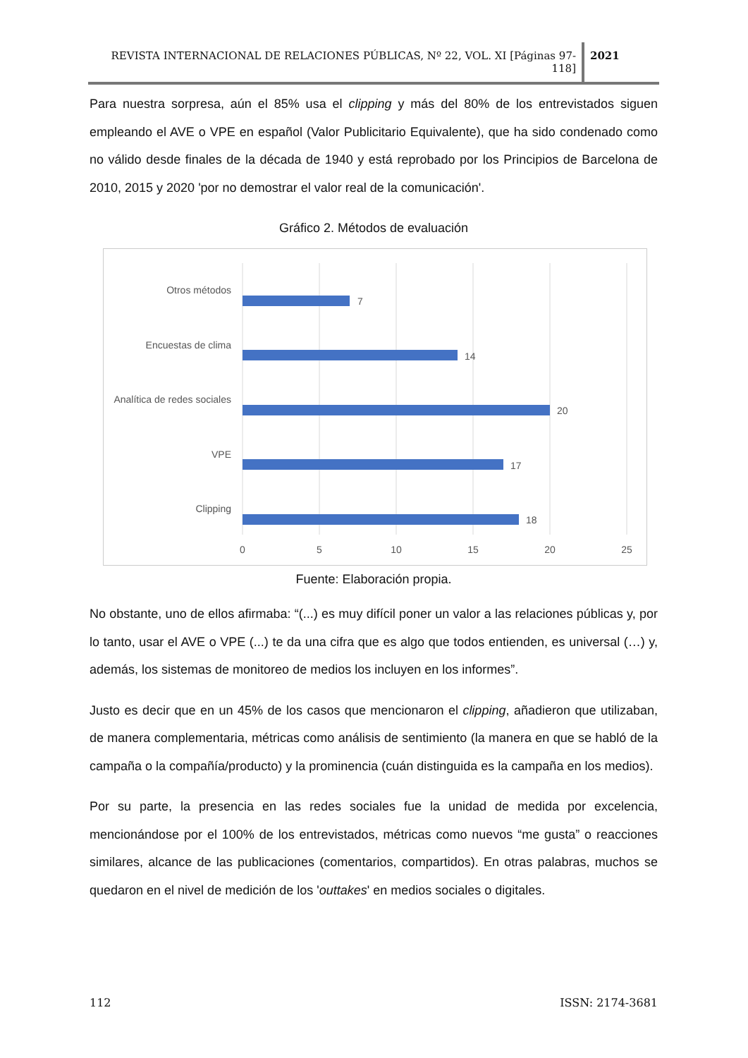REVISTA INTERNACIONAL DE RELACIONES PÚBLICAS, Nº 22, VOL. XI [Páginas 97-118]
2021
Para nuestra sorpresa, aún el 85% usa el clipping y más del 80% de los entrevistados siguen empleando el AVE o VPE en español (Valor Publicitario Equivalente), que ha sido condenado como no válido desde finales de la década de 1940 y está reprobado por los Principios de Barcelona de 2010, 2015 y 2020 'por no demostrar el valor real de la comunicación'.
Gráfico 2. Métodos de evaluación
Otros métodos
Encuestas de clima
Analítica de redes sociales
VPE
Clipping
7
14
20
17
18
0
5
10
15
20
25
Fuente: Elaboración propia.
No obstante, uno de ellos afirmaba: “(...) es muy difícil poner un valor a las relaciones públicas y, por lo tanto, usar el AVE o VPE (...) te da una cifra que es algo que todos entienden, es universal (…) y, además, los sistemas de monitoreo de medios los incluyen en los informes”.
Justo es decir que en un 45% de los casos que mencionaron el clipping, añadieron que utilizaban, de manera complementaria, métricas como análisis de sentimiento (la manera en que se habló de la campaña o la compañía/producto) y la prominencia (cuán distinguida es la campaña en los medios).
Por su parte, la presencia en las redes sociales fue la unidad de medida por excelencia, mencionándose por el 100% de los entrevistados, métricas como nuevos “me gusta” o reacciones similares, alcance de las publicaciones (comentarios, compartidos). En otras palabras, muchos se quedaron en el nivel de medición de los 'outtakes' en medios sociales o digitales.
112 ISSN: 2174-3681